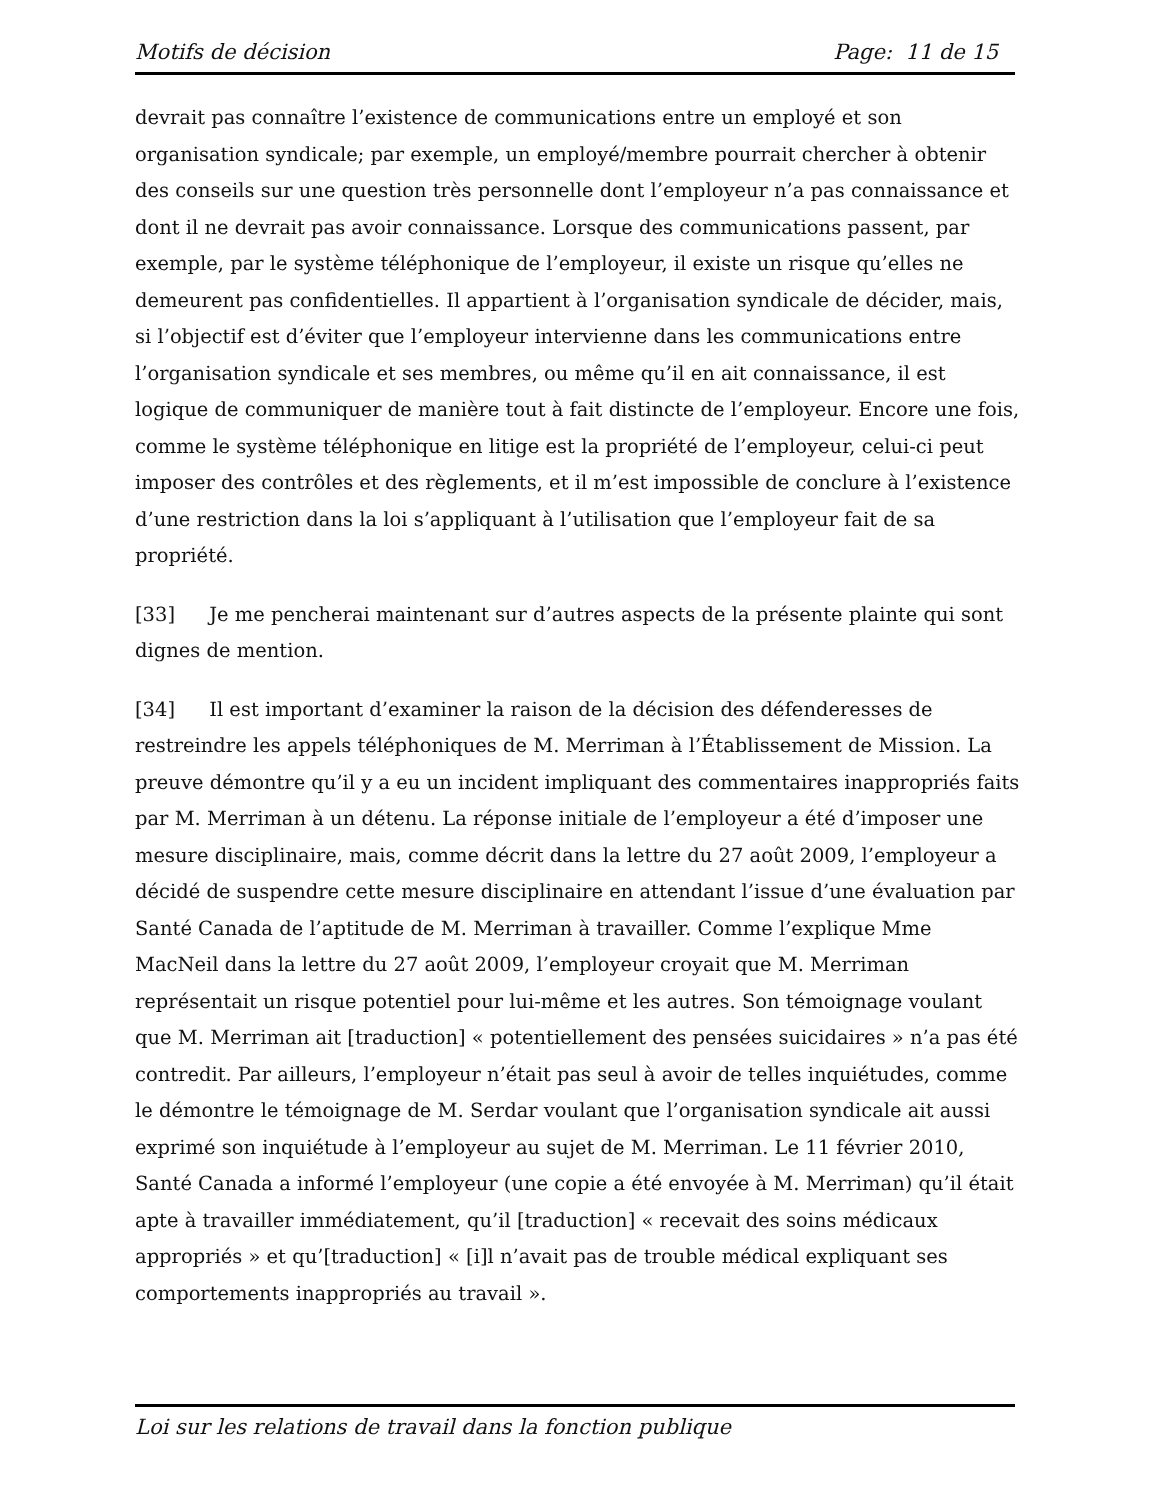Motifs de décision Page: 11 de 15
devrait pas connaître l’existence de communications entre un employé et son organisation syndicale; par exemple, un employé/membre pourrait chercher à obtenir des conseils sur une question très personnelle dont l’employeur n’a pas connaissance et dont il ne devrait pas avoir connaissance. Lorsque des communications passent, par exemple, par le système téléphonique de l’employeur, il existe un risque qu’elles ne demeurent pas confidentielles. Il appartient à l’organisation syndicale de décider, mais, si l’objectif est d’éviter que l’employeur intervienne dans les communications entre l’organisation syndicale et ses membres, ou même qu’il en ait connaissance, il est logique de communiquer de manière tout à fait distincte de l’employeur. Encore une fois, comme le système téléphonique en litige est la propriété de l’employeur, celui-ci peut imposer des contrôles et des règlements, et il m’est impossible de conclure à l’existence d’une restriction dans la loi s’appliquant à l’utilisation que l’employeur fait de sa propriété.
[33] Je me pencherai maintenant sur d’autres aspects de la présente plainte qui sont dignes de mention.
[34] Il est important d’examiner la raison de la décision des défenderesses de restreindre les appels téléphoniques de M. Merriman à l’Établissement de Mission. La preuve démontre qu’il y a eu un incident impliquant des commentaires inappropriés faits par M. Merriman à un détenu. La réponse initiale de l’employeur a été d’imposer une mesure disciplinaire, mais, comme décrit dans la lettre du 27 août 2009, l’employeur a décidé de suspendre cette mesure disciplinaire en attendant l’issue d’une évaluation par Santé Canada de l’aptitude de M. Merriman à travailler. Comme l’explique Mme MacNeil dans la lettre du 27 août 2009, l’employeur croyait que M. Merriman représentait un risque potentiel pour lui-même et les autres. Son témoignage voulant que M. Merriman ait [traduction] « potentiellement des pensées suicidaires » n’a pas été contredit. Par ailleurs, l’employeur n’était pas seul à avoir de telles inquiétudes, comme le démontre le témoignage de M. Serdar voulant que l’organisation syndicale ait aussi exprimé son inquiétude à l’employeur au sujet de M. Merriman. Le 11 février 2010, Santé Canada a informé l’employeur (une copie a été envoyée à M. Merriman) qu’il était apte à travailler immédiatement, qu’il [traduction] « recevait des soins médicaux appropriés » et qu’[traduction] « [i]l n’avait pas de trouble médical expliquant ses comportements inappropriés au travail ».
Loi sur les relations de travail dans la fonction publique